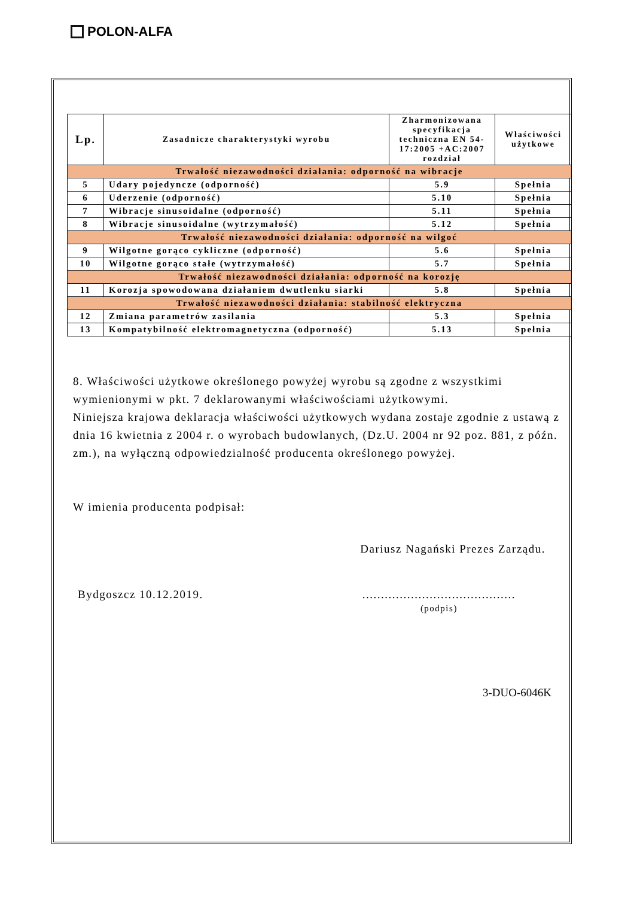POLON-ALFA
| Lp. | Zasadnicze charakterystyki wyrobu | Zharmonizowana specyfikacja techniczna EN 54-17:2005 +AC:2007 rozdział | Właściwości użytkowe |
| --- | --- | --- | --- |
| Trwałość niezawodności działania: odporność na wibracje | | | |
| 5 | Udary pojedyncze (odporność) | 5.9 | Spełnia |
| 6 | Uderzenie (odporność) | 5.10 | Spełnia |
| 7 | Wibracje sinusoidalne (odporność) | 5.11 | Spełnia |
| 8 | Wibracje sinusoidalne (wytrzymałość) | 5.12 | Spełnia |
| Trwałość niezawodności działania: odporność na wilgoć | | | |
| 9 | Wilgotne gorąco cykliczne (odporność) | 5.6 | Spełnia |
| 10 | Wilgotne gorąco stałe (wytrzymałość) | 5.7 | Spełnia |
| Trwałość niezawodności działania: odporność na korozję | | | |
| 11 | Korozja spowodowana działaniem dwutlenku siarki | 5.8 | Spełnia |
| Trwałość niezawodności działania: stabilność elektryczna | | | |
| 12 | Zmiana parametrów zasilania | 5.3 | Spełnia |
| 13 | Kompatybilność elektromagnetyczna (odporność) | 5.13 | Spełnia |
8. Właściwości użytkowe określonego powyżej wyrobu są zgodne z wszystkimi wymienionymi w pkt. 7 deklarowanymi właściwościami użytkowymi.
Niniejsza krajowa deklaracja właściwości użytkowych wydana zostaje zgodnie z ustawą z dnia 16 kwietnia z 2004 r. o wyrobach budowlanych, (Dz.U. 2004 nr 92 poz. 881, z późn. zm.), na wyłączną odpowiedzialność producenta określonego powyżej.
W imienia producenta podpisał:
Dariusz Nagański Prezes Zarządu.
Bydgoszcz 10.12.2019. .........................................
(podpis)
3-DUO-6046K